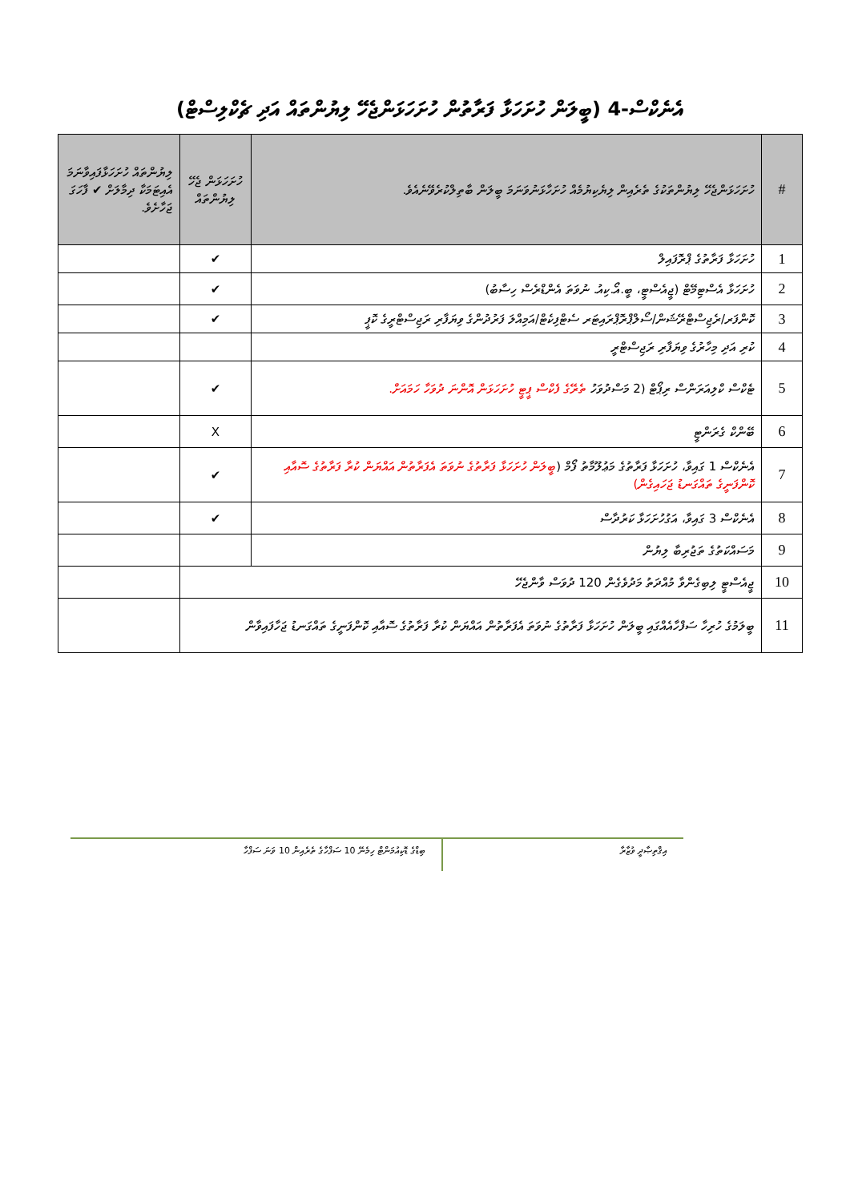އެނެކްސް-4 (ބީލަން ހުށަހަޅާ ފަރާތުން ހުށަހަޅަންޖެހޭ ލިޔުންތައް އަދި ޗެކްލިސްޓް)
| # | ހުށަހަޅަންޖެހޭ ލިޔުންތަކުގެ ތެރެއިން ލިޔެކިޔުމެއް ހުށަހާޅަނުވަނަމަ ބީލަން ބާތިލްކުރެވޭނެއެވެ. | ހުށަހަޅަން ޖެހޭ ލިޔުންތައް | ލިޔުންތައް ހުށަހަޅާފައިވާނަމަ އެއިޓަމަކާ ދިމާލަށް ✔ ފާހަގަ ޖަހާށެވެ. |
| --- | --- | --- | --- |
| 1 | ހުށަހަޅާ ފަރާތުގެ ޕްރޮފައިލް | ✔ | |
| 2 | ހުށަހަޅާ އެސްޓިމޭޓް (ޖީއެސްޓީ، ބީ.އޯ.ކިއު. ނުވަތަ އެންޑްރެސް ހިސާބު) | ✔ | |
| 3 | ކޮންފަރ/ރެޖިސްޓްރޭޝަން/ސޯލްޕްރޮޕްރައިޓަރ ސެޓްފިކެޓް/އަމިއްލަ ފަރުދުންގެ ވިޔަފާރި ރަޖިސްޓްރީގެ ކޮޕީ | ✔ | |
| 4 | ކުރި އަދި މިހާރުގެ ވިޔަފާރި ރަޖިސްޓްރީ | | |
| 5 | ޓެކްސް ކްލިއަރަންސް ރިޕޯޓް (2 މަސްދުވަހު ތެރޭގެ ފެކްސް ޕީޓީ ހުށަހަޅަން އޮންނަ ދުވަހާ ހަމައަށް. | ✔ | |
| 6 | ބޭންކް ގެރަންޓީ | X | |
| 7 | އެނެކްސް 1 ގައިވާ، ހުށަހަޅާ ފަރާތުގެ މަޢުލޫމާތު ފޯމް ( ބީލަން ހުށަހަޅާ ފަރާތުގެ ނުވަތަ އެފަރާތުން އައްޔަން ކުރާ ފަރާތުގެ ސޮއާއި ކޮންފަނީގެ ތައްގަނޑު ޖަހައިގެން) | ✔ | |
| 8 | އެނެކްސް 3 ގައިވާ، އަގުހުށަހަޅާ ކަރުދާސް | ✔ | |
| 9 | މަސައްކަތުގެ ތަޖުރިބާ ލިޔުން | | |
| 10 | ޖީއެސްޓީ ލިބިގެންވާ މުއްދަތު މަދުވެގެން 120 ދުވަސް ވާންޖެހޭ | | |
| 11 | ބީލަމުގެ ހުރިހާ ސަފްހާއެއްގައި ބީލަން ހުށަހަޅާ ފަރާތުގެ ނުވަތަ އެފަރާތުން އައްޔަން ކުރާ ފަރާތުގެ ސޮއާއި ކޮންފަނީގެ ތައްގަނޑު ޖަހާފައިވާން | | |
އިޤްތިޞާދީ ވުޒާރާ
ބިޑްގެ ޑޮކިއުމަންޓް ހިމެނޭ 10 ސަފްހާގެ ތެރެއިން 10 ވަނަ ސަފްހާ